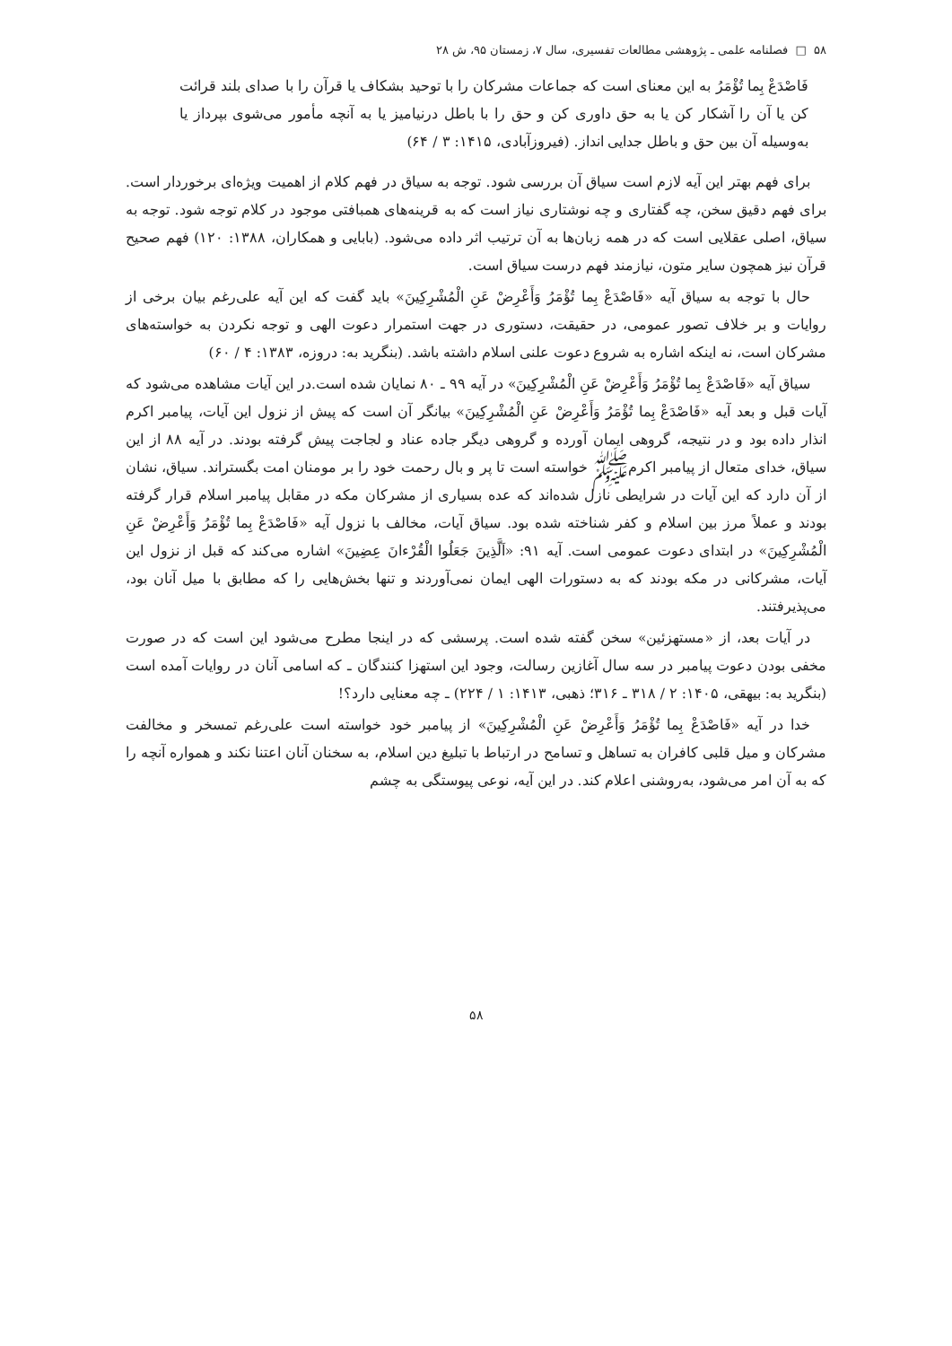۵۸ □ فصلنامه علمی ـ پژوهشی مطالعات تفسیری، سال ۷، زمستان ۹۵، ش ۲۸
فَاصْدَعْ بِما تُؤْمَرُ به این معنای است که جماعات مشرکان را با توحید بشکاف یا قرآن را با صدای بلند قرائت کن یا آن را آشکار کن یا به حق داوری کن و حق را با باطل درنیامیز یا به آنچه مأمور می‌شوی بپرداز یا به‌وسیله آن بین حق و باطل جدایی انداز. (فیروزآبادی، ۱۴۱۵: ۳ / ۶۴)
برای فهم بهتر این آیه لازم است سیاق آن بررسی شود. توجه به سیاق در فهم کلام از اهمیت ویژه‌ای برخوردار است. برای فهم دقیق سخن، چه گفتاری و چه نوشتاری نیاز است که به قرینه‌های همبافتی موجود در کلام توجه شود. توجه به سیاق، اصلی عقلایی است که در همه زبان‌ها به آن ترتیب اثر داده می‌شود. (بابایی و همکاران، ۱۳۸۸: ۱۲۰) فهم صحیح قرآن نیز همچون سایر متون، نیازمند فهم درست سیاق است.
حال با توجه به سیاق آیه «فَاصْدَعْ بِما تُؤْمَرُ وَأَعْرِضْ عَنِ الْمُشْرِكِينَ» باید گفت که این آیه علی‌رغم بیان برخی از روایات و بر خلاف تصور عمومی، در حقیقت، دستوری در جهت استمرار دعوت الهی و توجه نکردن به خواسته‌های مشرکان است، نه اینکه اشاره به شروع دعوت علنی اسلام داشته باشد. (بنگرید به: دروزه، ۱۳۸۳: ۴ / ۶۰)
سیاق آیه «فَاصْدَعْ بِما تُؤْمَرُ وَأَعْرِضْ عَنِ الْمُشْرِكِينَ» در آیه ۹۹ ـ ۸۰ نمایان شده است.در این آیات مشاهده می‌شود که آیات قبل و بعد آیه «فَاصْدَعْ بِما تُؤْمَرُ وَأَعْرِضْ عَنِ الْمُشْرِكِينَ» بیانگر آن است که پیش از نزول این آیات، پیامبر اکرم انذار داده بود و در نتیجه، گروهی ایمان آورده و گروهی دیگر جاده عناد و لجاجت پیش گرفته بودند. در آیه ۸۸ از این سیاق، خدای متعال از پیامبر اکرمﷺ خواسته است تا پر و بال رحمت خود را بر مومنان امت بگستراند. سیاق، نشان از آن دارد که این آیات در شرایطی نازل شده‌اند که عده بسیاری از مشرکان مکه در مقابل پیامبر اسلام قرار گرفته بودند و عملاً مرز بین اسلام و کفر شناخته شده بود. سیاق آیات، مخالف با نزول آیه «فَاصْدَعْ بِما تُؤْمَرُ وَأَعْرِضْ عَنِ الْمُشْرِكِينَ» در ابتدای دعوت عمومی است. آیه ۹۱: «اَلَّذِينَ جَعَلُوا الْقُرْءانَ عِضِينَ» اشاره می‌کند که قبل از نزول این آیات، مشرکانی در مکه بودند که به دستورات الهی ایمان نمی‌آوردند و تنها بخش‌هایی را که مطابق با میل آنان بود، می‌پذیرفتند.
در آیات بعد، از «مستهزئین» سخن گفته شده است. پرسشی که در اینجا مطرح می‌شود این است که در صورت مخفی بودن دعوت پیامبر در سه سال آغازین رسالت، وجود این استهزا کنندگان ـ که اسامی آنان در روایات آمده است (بنگرید به: بیهقی، ۱۴۰۵: ۲ / ۳۱۸ ـ ۳۱۶؛ ذهبی، ۱۴۱۳: ۱ / ۲۲۴) ـ چه معنایی دارد؟!
خدا در آیه «فَاصْدَعْ بِما تُؤْمَرُ وَأَعْرِضْ عَنِ الْمُشْرِكِينَ» از پیامبر خود خواسته است علی‌رغم تمسخر و مخالفت مشرکان و میل قلبی کافران به تساهل و تسامح در ارتباط با تبلیغ دین اسلام، به سخنان آنان اعتنا نکند و همواره آنچه را که به آن امر می‌شود، به‌روشنی اعلام کند. در این آیه، نوعی پیوستگی به چشم
۵۸